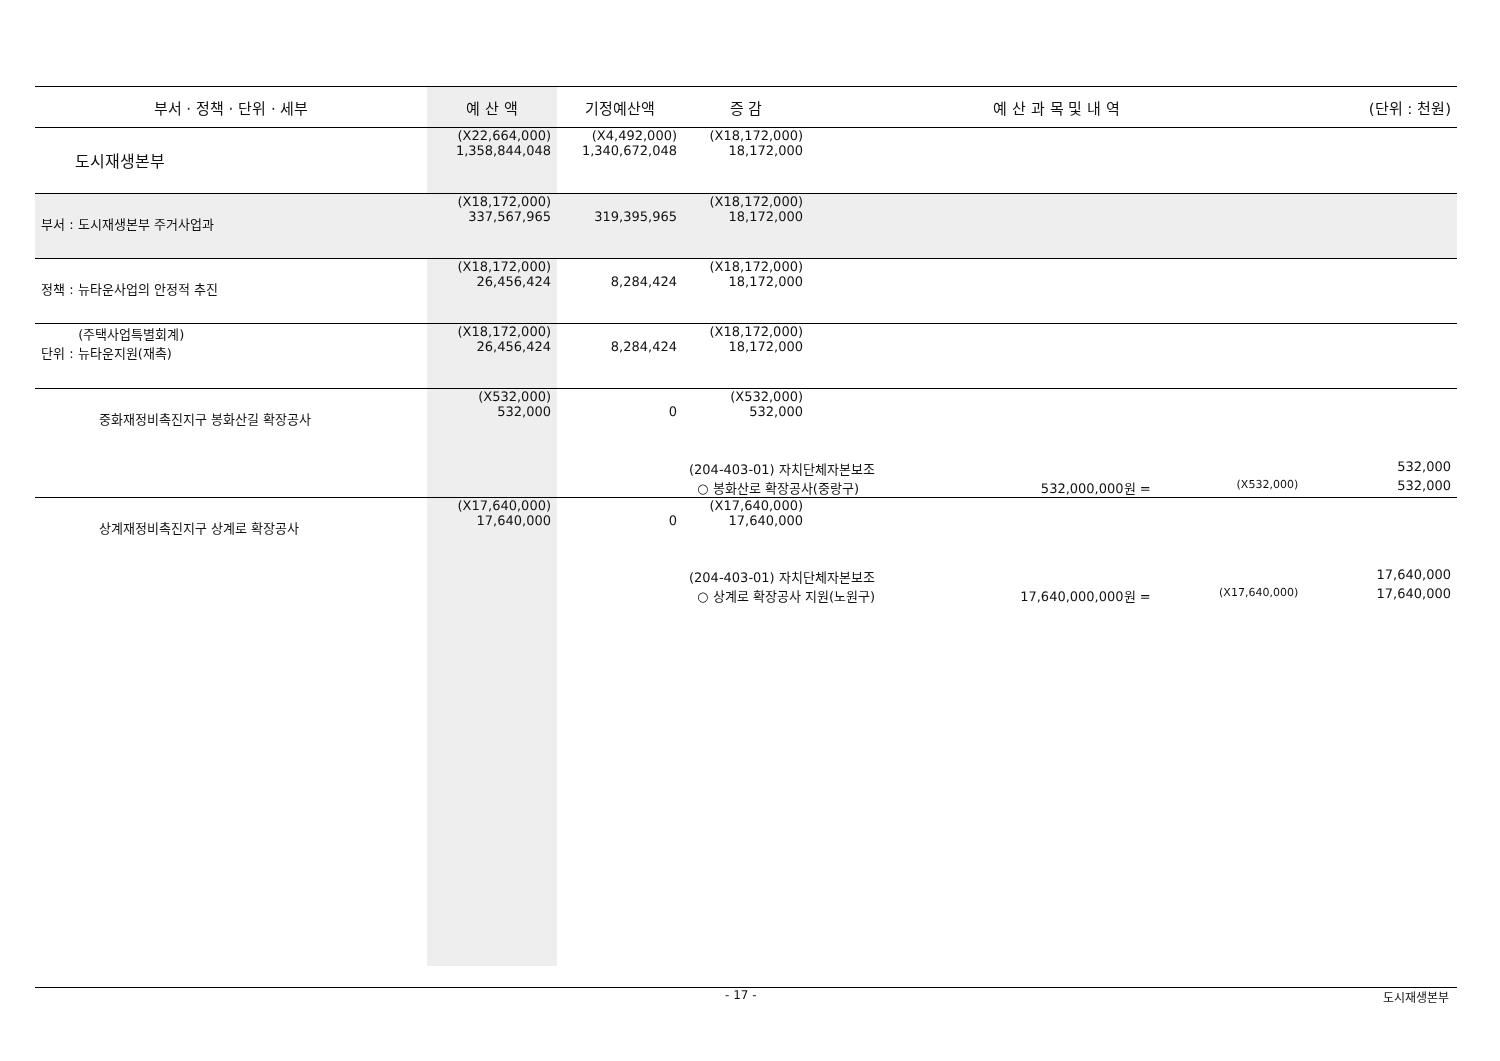| 부서 · 정책 · 단위 · 세부 | 예 산 액 | 기정예산액 | 증 감 | 예 산 과 목 및 내 역 | | | (단위 : 천원) |
| --- | --- | --- | --- | --- | --- | --- | --- |
| 도시재생본부 | (X22,664,000) 1,358,844,048 | (X4,492,000) 1,340,672,048 | (X18,172,000) 18,172,000 | | | | |
| 부서 : 도시재생본부 주거사업과 | (X18,172,000) 337,567,965 | 319,395,965 | (X18,172,000) 18,172,000 | | | | |
| 정책 : 뉴타운사업의 안정적 추진 | (X18,172,000) 26,456,424 | 8,284,424 | (X18,172,000) 18,172,000 | | | | |
| (주택사업특별회계) 단위 : 뉴타운지원(재촉) | (X18,172,000) 26,456,424 | 8,284,424 | (X18,172,000) 18,172,000 | | | | |
| 중화재정비촉진지구 봉화산길 확장공사 | (X532,000) 532,000 | 0 | (X532,000) 532,000 | | | | |
| | | | (204-403-01) 자치단체자본보조 | | | | 532,000 |
| | | | ○ 봉화산로 확장공사(중랑구) | | 532,000,000원 = | (X532,000) | 532,000 |
| 상계재정비촉진지구 상계로 확장공사 | (X17,640,000) 17,640,000 | 0 | (X17,640,000) 17,640,000 | | | | |
| | | | (204-403-01) 자치단체자본보조 | | | | 17,640,000 |
| | | | ○ 상계로 확장공사 지원(노원구) | | 17,640,000,000원 = | (X17,640,000) | 17,640,000 |
- 17 - 도시재생본부